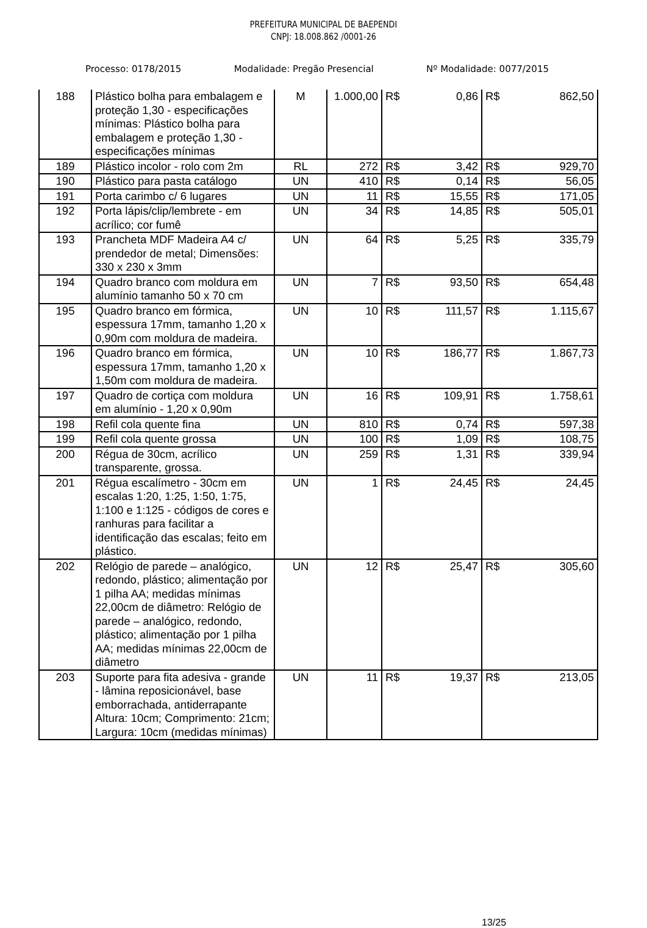PREFEITURA MUNICIPAL DE BAEPENDI
CNPJ: 18.008.862 /0001-26
Processo: 0178/2015 Modalidade: Pregão Presencial Nº Modalidade: 0077/2015
| 188 | Plástico bolha para embalagem e proteção 1,30 - especificações mínimas: Plástico bolha para embalagem e proteção 1,30 - especificações mínimas | M | 1.000,00 | R$ 0,86 | R$ 862,50 |
| 189 | Plástico incolor - rolo com 2m | RL | 272 | R$ 3,42 | R$ 929,70 |
| 190 | Plástico para pasta catálogo | UN | 410 | R$ 0,14 | R$ 56,05 |
| 191 | Porta carimbo c/ 6 lugares | UN | 11 | R$ 15,55 | R$ 171,05 |
| 192 | Porta lápis/clip/lembrete - em acrílico; cor fumê | UN | 34 | R$ 14,85 | R$ 505,01 |
| 193 | Prancheta MDF Madeira A4 c/ prendedor de metal; Dimensões: 330 x 230 x 3mm | UN | 64 | R$ 5,25 | R$ 335,79 |
| 194 | Quadro branco com moldura em alumínio tamanho 50 x 70 cm | UN | 7 | R$ 93,50 | R$ 654,48 |
| 195 | Quadro branco em fórmica, espessura 17mm, tamanho 1,20 x 0,90m com moldura de madeira. | UN | 10 | R$ 111,57 | R$ 1.115,67 |
| 196 | Quadro branco em fórmica, espessura 17mm, tamanho 1,20 x 1,50m com moldura de madeira. | UN | 10 | R$ 186,77 | R$ 1.867,73 |
| 197 | Quadro de cortiça com moldura em alumínio - 1,20 x 0,90m | UN | 16 | R$ 109,91 | R$ 1.758,61 |
| 198 | Refil cola quente fina | UN | 810 | R$ 0,74 | R$ 597,38 |
| 199 | Refil cola quente grossa | UN | 100 | R$ 1,09 | R$ 108,75 |
| 200 | Régua de 30cm, acrílico transparente, grossa. | UN | 259 | R$ 1,31 | R$ 339,94 |
| 201 | Régua escalímetro - 30cm em escalas 1:20, 1:25, 1:50, 1:75, 1:100 e 1:125 - códigos de cores e ranhuras para facilitar a identificação das escalas; feito em plástico. | UN | 1 | R$ 24,45 | R$ 24,45 |
| 202 | Relógio de parede – analógico, redondo, plástico; alimentação por 1 pilha AA; medidas mínimas 22,00cm de diâmetro: Relógio de parede – analógico, redondo, plástico; alimentação por 1 pilha AA; medidas mínimas 22,00cm de diâmetro | UN | 12 | R$ 25,47 | R$ 305,60 |
| 203 | Suporte para fita adesiva - grande - lâmina reposicionável, base emborrachada, antiderrapante Altura: 10cm; Comprimento: 21cm; Largura: 10cm (medidas mínimas) | UN | 11 | R$ 19,37 | R$ 213,05 |
13/25